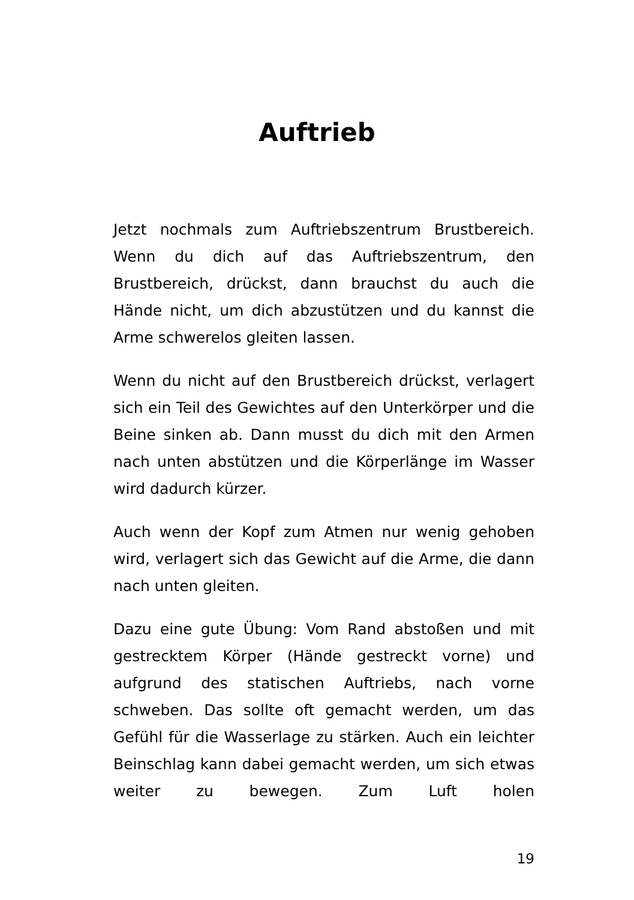Auftrieb
Jetzt nochmals zum Auftriebszentrum Brustbereich. Wenn du dich auf das Auftriebszentrum, den Brustbereich, drückst, dann brauchst du auch die Hände nicht, um dich abzustützen und du kannst die Arme schwerelos gleiten lassen.
Wenn du nicht auf den Brustbereich drückst, verlagert sich ein Teil des Gewichtes auf den Unterkörper und die Beine sinken ab. Dann musst du dich mit den Armen nach unten abstützen und die Körperlänge im Wasser wird dadurch kürzer.
Auch wenn der Kopf zum Atmen nur wenig gehoben wird, verlagert sich das Gewicht auf die Arme, die dann nach unten gleiten.
Dazu eine gute Übung: Vom Rand abstoßen und mit gestrecktem Körper (Hände gestreckt vorne) und aufgrund des statischen Auftriebs, nach vorne schweben. Das sollte oft gemacht werden, um das Gefühl für die Wasserlage zu stärken. Auch ein leichter Beinschlag kann dabei gemacht werden, um sich etwas weiter zu bewegen. Zum Luft holen
19